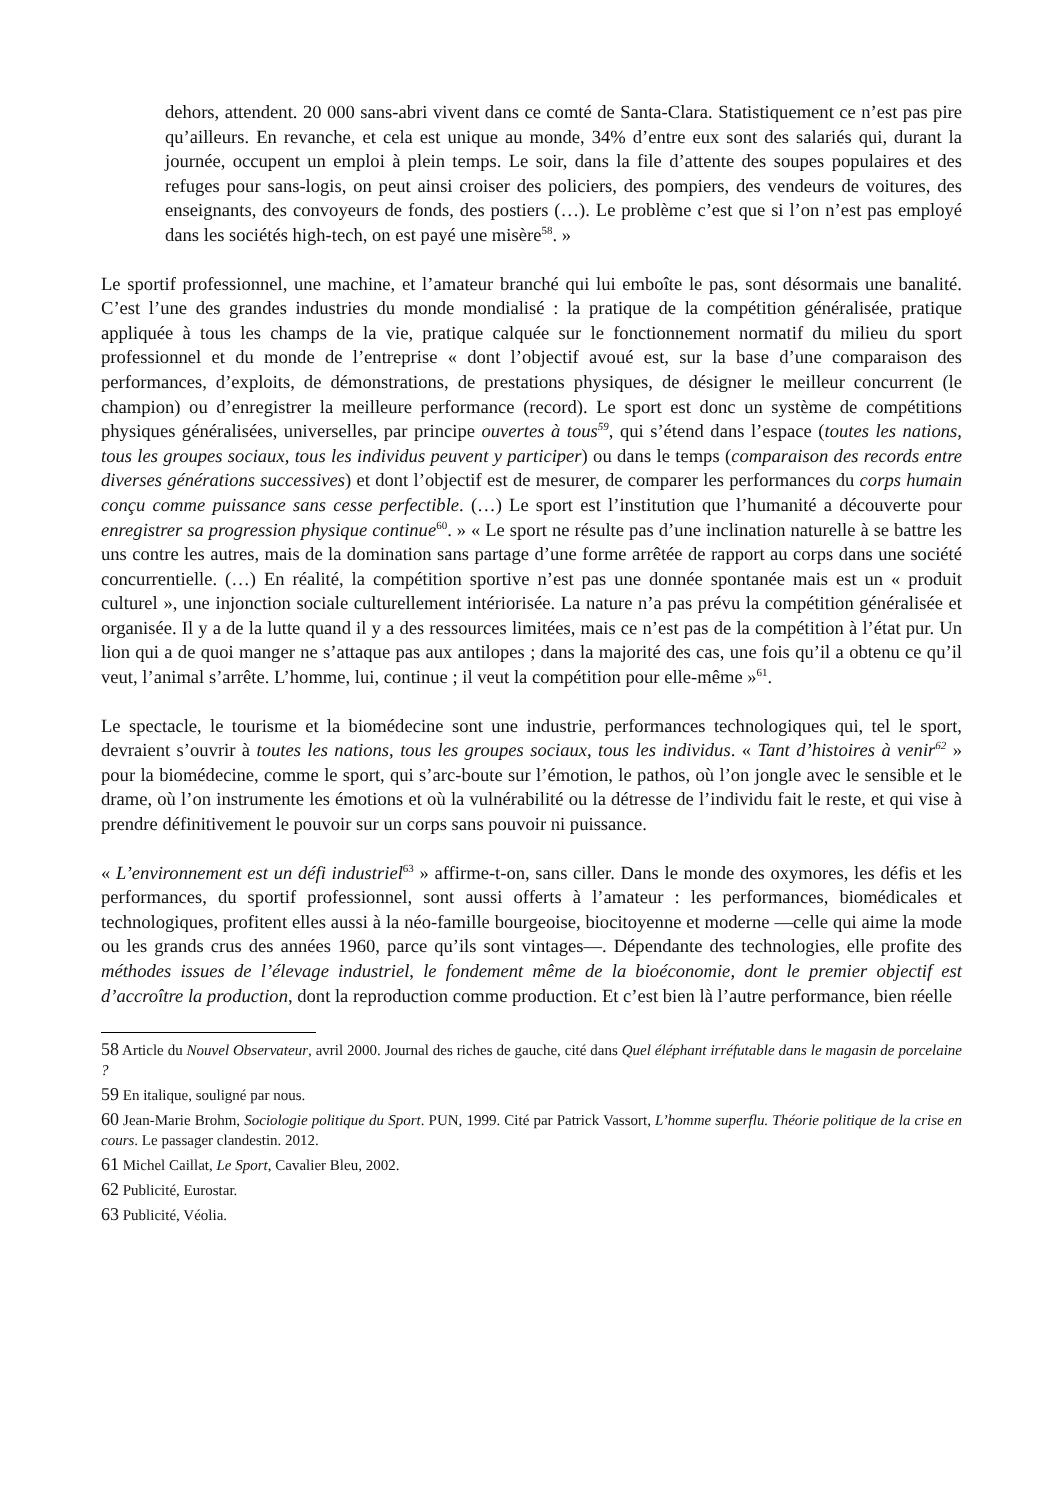dehors, attendent. 20 000 sans-abri vivent dans ce comté de Santa-Clara. Statistiquement ce n’est pas pire qu’ailleurs. En revanche, et cela est unique au monde, 34% d’entre eux sont des salariés qui, durant la journée, occupent un emploi à plein temps. Le soir, dans la file d’attente des soupes populaires et des refuges pour sans-logis, on peut ainsi croiser des policiers, des pompiers, des vendeurs de voitures, des enseignants, des convoyeurs de fonds, des postiers (…). Le problème c’est que si l’on n’est pas employé dans les sociétés high-tech, on est payé une misère<sup>58</sup>. »
Le sportif professionnel, une machine, et l’amateur branché qui lui emboîte le pas, sont désormais une banalité. C’est l’une des grandes industries du monde mondialisé : la pratique de la compétition généralisée, pratique appliquée à tous les champs de la vie, pratique calquée sur le fonctionnement normatif du milieu du sport professionnel et du monde de l’entreprise « dont l’objectif avoué est, sur la base d’une comparaison des performances, d’exploits, de démonstrations, de prestations physiques, de désigner le meilleur concurrent (le champion) ou d’enregistrer la meilleure performance (record). Le sport est donc un système de compétitions physiques généralisées, universelles, par principe ouvertes à tous<sup>59</sup>, qui s’étend dans l’espace (toutes les nations, tous les groupes sociaux, tous les individus peuvent y participer) ou dans le temps (comparaison des records entre diverses générations successives) et dont l’objectif est de mesurer, de comparer les performances du corps humain conçu comme puissance sans cesse perfectible. (…) Le sport est l’institution que l’humanité a découverte pour enregistrer sa progression physique continue<sup>60</sup>. » « Le sport ne résulte pas d’une inclination naturelle à se battre les uns contre les autres, mais de la domination sans partage d’une forme arrêtée de rapport au corps dans une société concurrentielle. (…) En réalité, la compétition sportive n’est pas une donnée spontanée mais est un « produit culturel », une injonction sociale culturellement intériorisée. La nature n’a pas prévu la compétition généralisée et organisée. Il y a de la lutte quand il y a des ressources limitées, mais ce n’est pas de la compétition à l’état pur. Un lion qui a de quoi manger ne s’attaque pas aux antilopes ; dans la majorité des cas, une fois qu’il a obtenu ce qu’il veut, l’animal s’arrête. L’homme, lui, continue ; il veut la compétition pour elle-même »<sup>61</sup>.
Le spectacle, le tourisme et la biomédecine sont une industrie, performances technologiques qui, tel le sport, devraient s’ouvrir à toutes les nations, tous les groupes sociaux, tous les individus. « Tant d’histoires à venir<sup>62</sup> » pour la biomédecine, comme le sport, qui s’arc-boute sur l’émotion, le pathos, où l’on jongle avec le sensible et le drame, où l’on instrumente les émotions et où la vulnérabilité ou la détresse de l’individu fait le reste, et qui vise à prendre définitivement le pouvoir sur un corps sans pouvoir ni puissance.
« L’environnement est un défi industriel<sup>63</sup> » affirme-t-on, sans ciller. Dans le monde des oxymores, les défis et les performances, du sportif professionnel, sont aussi offerts à l’amateur : les performances, biomédicales et technologiques, profitent elles aussi à la néo-famille bourgeoise, biocitoyenne et moderne —celle qui aime la mode ou les grands crus des années 1960, parce qu’ils sont vintages—. Dépendante des technologies, elle profite des méthodes issues de l’élevage industriel, le fondement même de la bioéconomie, dont le premier objectif est d’accroître la production, dont la reproduction comme production. Et c’est bien là l’autre performance, bien réelle
58 Article du Nouvel Observateur, avril 2000. Journal des riches de gauche, cité dans Quel éléphant irréfutable dans le magasin de porcelaine ?
59 En italique, souligné par nous.
60 Jean-Marie Brohm, Sociologie politique du Sport. PUN, 1999. Cité par Patrick Vassort, L’homme superflu. Théorie politique de la crise en cours. Le passager clandestin. 2012.
61 Michel Caillat, Le Sport, Cavalier Bleu, 2002.
62 Publicité, Eurostar.
63 Publicité, Véolia.